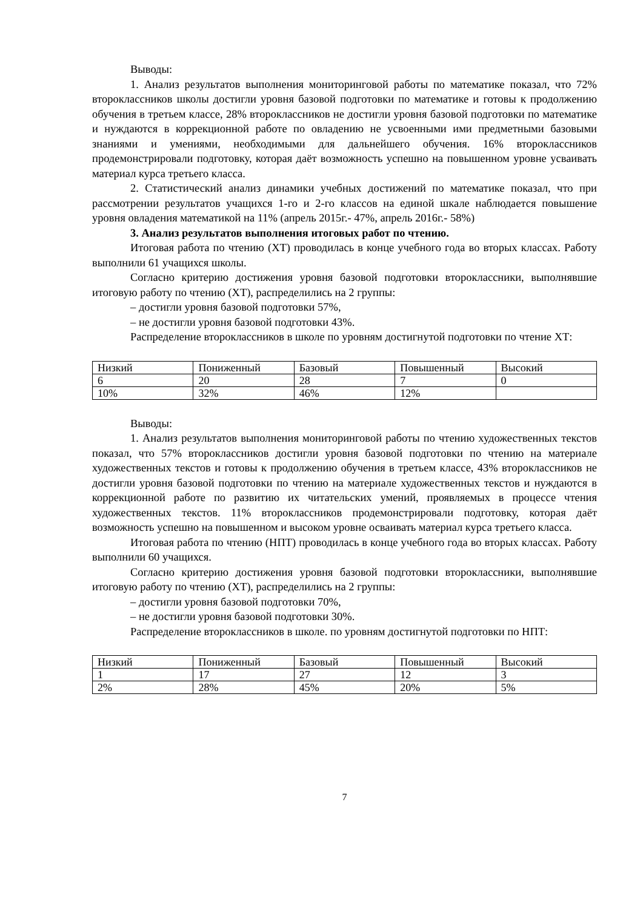Выводы:
1. Анализ результатов выполнения мониторинговой работы по математике показал, что 72% второклассников школы достигли уровня базовой подготовки по математике и готовы к продолжению обучения в третьем классе, 28% второклассников не достигли уровня базовой подготовки по математике и нуждаются в коррекционной работе по овладению не усвоенными ими предметными базовыми знаниями и умениями, необходимыми для дальнейшего обучения. 16% второклассников продемонстрировали подготовку, которая даёт возможность успешно на повышенном уровне усваивать материал курса третьего класса.
2. Статистический анализ динамики учебных достижений по математике показал, что при рассмотрении результатов учащихся 1-го и 2-го классов на единой шкале наблюдается повышение уровня овладения математикой на 11% (апрель 2015г.- 47%, апрель 2016г.- 58%)
3. Анализ результатов выполнения итоговых работ по чтению.
Итоговая работа по чтению (ХТ) проводилась в конце учебного года во вторых классах. Работу выполнили 61 учащихся школы.
Согласно критерию достижения уровня базовой подготовки второклассники, выполнявшие итоговую работу по чтению (ХТ), распределились на 2 группы:
– достигли уровня базовой подготовки 57%,
– не достигли уровня базовой подготовки 43%.
Распределение второклассников в школе по уровням достигнутой подготовки по чтение ХТ:
| Низкий | Пониженный | Базовый | Повышенный | Высокий |
| 6 | 20 | 28 | 7 | 0 |
| 10% | 32% | 46% | 12% | |
Выводы:
1. Анализ результатов выполнения мониторинговой работы по чтению художественных текстов показал, что 57% второклассников достигли уровня базовой подготовки по чтению на материале художественных текстов и готовы к продолжению обучения в третьем классе, 43% второклассников не достигли уровня базовой подготовки по чтению на материале художественных текстов и нуждаются в коррекционной работе по развитию их читательских умений, проявляемых в процессе чтения художественных текстов. 11% второклассников продемонстрировали подготовку, которая даёт возможность успешно на повышенном и высоком уровне осваивать материал курса третьего класса.
Итоговая работа по чтению (НПТ) проводилась в конце учебного года во вторых классах. Работу выполнили 60 учащихся.
Согласно критерию достижения уровня базовой подготовки второклассники, выполнявшие итоговую работу по чтению (ХТ), распределились на 2 группы:
– достигли уровня базовой подготовки 70%,
– не достигли уровня базовой подготовки 30%.
Распределение второклассников в школе. по уровням достигнутой подготовки по НПТ:
| Низкий | Пониженный | Базовый | Повышенный | Высокий |
| 1 | 17 | 27 | 12 | 3 |
| 2% | 28% | 45% | 20% | 5% |
7